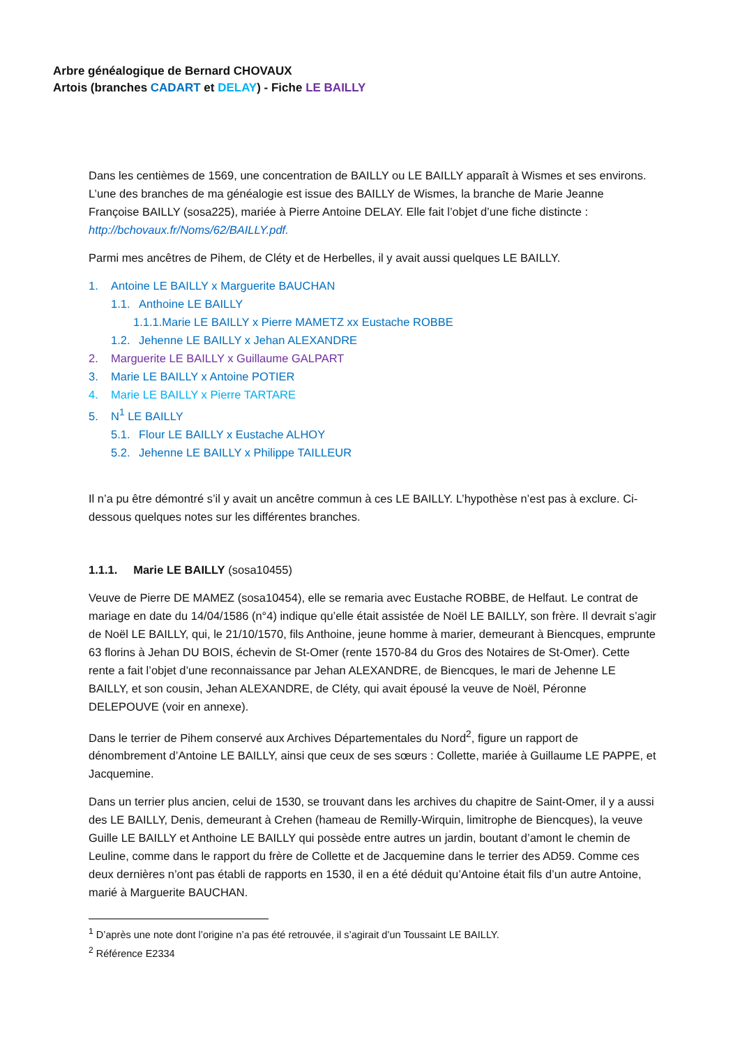Arbre généalogique de Bernard CHOVAUX
Artois (branches CADART et DELAY) - Fiche LE BAILLY
Dans les centièmes de 1569, une concentration de BAILLY ou LE BAILLY apparaît à Wismes et ses environs. L’une des branches de ma généalogie est issue des BAILLY de Wismes, la branche de Marie Jeanne Françoise BAILLY (sosa225), mariée à Pierre Antoine DELAY. Elle fait l’objet d’une fiche distincte : http://bchovaux.fr/Noms/62/BAILLY.pdf.
Parmi mes ancêtres de Pihem, de Cléty et de Herbelles, il y avait aussi quelques LE BAILLY.
1. Antoine LE BAILLY x Marguerite BAUCHAN
1.1. Anthoine LE BAILLY
1.1.1.Marie LE BAILLY x Pierre MAMETZ xx Eustache ROBBE
1.2. Jehenne LE BAILLY x Jehan ALEXANDRE
2. Marguerite LE BAILLY x Guillaume GALPART
3. Marie LE BAILLY x Antoine POTIER
4. Marie LE BAILLY x Pierre TARTARE
5. N<sup>1</sup> LE BAILLY
5.1. Flour LE BAILLY x Eustache ALHOY
5.2. Jehenne LE BAILLY x Philippe TAILLEUR
Il n’a pu être démontré s’il y avait un ancêtre commun à ces LE BAILLY. L’hypothèse n’est pas à exclure. Ci-dessous quelques notes sur les différentes branches.
1.1.1. Marie LE BAILLY (sosa10455)
Veuve de Pierre DE MAMEZ (sosa10454), elle se remaria avec Eustache ROBBE, de Helfaut. Le contrat de mariage en date du 14/04/1586 (n°4) indique qu’elle était assistée de Noël LE BAILLY, son frère. Il devrait s’agir de Noël LE BAILLY, qui, le 21/10/1570, fils Anthoine, jeune homme à marier, demeurant à Biencques, emprunte 63 florins à Jehan DU BOIS, échevin de St-Omer (rente 1570-84 du Gros des Notaires de St-Omer). Cette rente a fait l’objet d’une reconnaissance par Jehan ALEXANDRE, de Biencques, le mari de Jehenne LE BAILLY, et son cousin, Jehan ALEXANDRE, de Cléty, qui avait épousé la veuve de Noël, Péronne DELEPOUVE (voir en annexe).
Dans le terrier de Pihem conservé aux Archives Départementales du Nord<sup>2</sup>, figure un rapport de dénombrement d’Antoine LE BAILLY, ainsi que ceux de ses sœurs : Collette, mariée à Guillaume LE PAPPE, et Jacquemine.
Dans un terrier plus ancien, celui de 1530, se trouvant dans les archives du chapitre de Saint-Omer, il y a aussi des LE BAILLY, Denis, demeurant à Crehen (hameau de Remilly-Wirquin, limitrophe de Biencques), la veuve Guille LE BAILLY et Anthoine LE BAILLY qui possède entre autres un jardin, boutant d’amont le chemin de Leuline, comme dans le rapport du frère de Collette et de Jacquemine dans le terrier des AD59. Comme ces deux dernières n’ont pas établi de rapports en 1530, il en a été déduit qu’Antoine était fils d’un autre Antoine, marié à Marguerite BAUCHAN.
<sup>1</sup> D’après une note dont l’origine n’a pas été retrouvée, il s’agirait d’un Toussaint LE BAILLY.
<sup>2</sup> Référence E2334